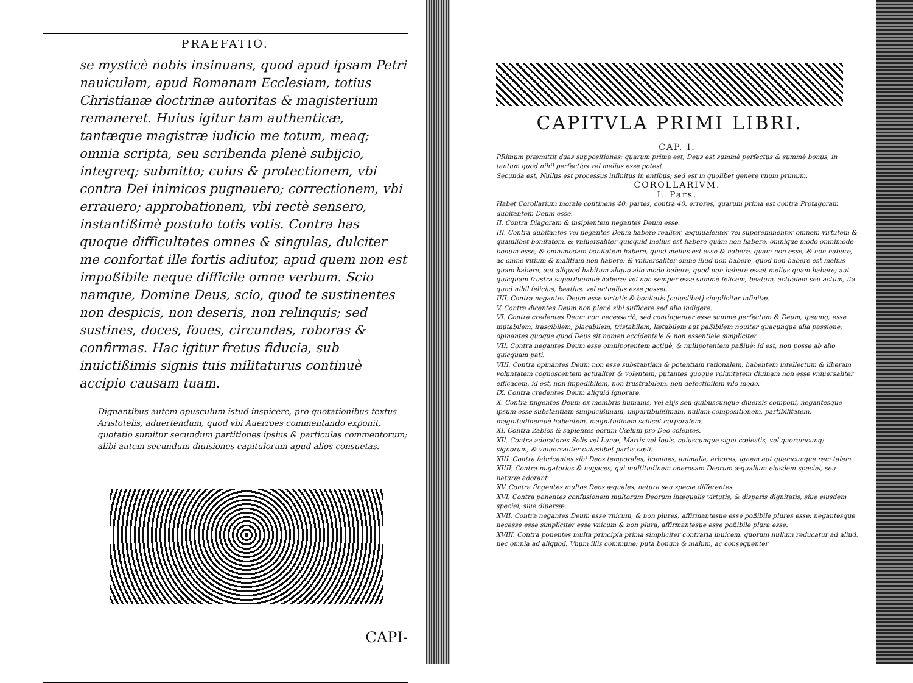PRAEFATIO.
se mysticè nobis insinuans, quod apud ipsam Petri nauiculam, apud Romanam Ecclesiam, totius Christianæ doctrinæ autoritas & magisterium remaneret. Huius igitur tam authenticæ, tantæque magistræ iudicio me totum, meaq; omnia scripta, seu scribenda plenè subijcio, integreq; submitto; cuius & protectionem, vbi contra Dei inimicos pugnauero; correctionem, vbi errauero; approbationem, vbi rectè sensero, instantißimè postulo totis votis. Contra has quoque difficultates omnes & singulas, dulciter me confortat ille fortis adiutor, apud quem non est impoßibile neque difficile omne verbum. Scio namque, Domine Deus, scio, quod te sustinentes non despicis, non deseris, non relinquis; sed sustines, doces, foues, circundas, roboras & confirmas. Hac igitur fretus fiducia, sub inuictißimis signis tuis militaturus continuè accipio causam tuam.
Dignantibus autem opusculum istud inspicere, pro quotationibus textus Aristotelis, aduertendum, quod vbi Auerroes commentando exponit, quotatio sumitur secundum partitiones ipsius & particulas commentorum; alibi autem secundum diuisiones capitulorum apud alios consuetas.
CAPI-
CAPITVLA PRIMI LIBRI.
CAP. I.
PRimum præmittit duas suppositiones: quarum prima est, Deus est summè perfectus & summè bonus, in tantum quod nihil perfectius vel melius esse potest.
Secunda est, Nullus est processus infinitus in entibus; sed est in quolibet genere vnum primum.
COROLLARIVM.
I. Pars.
Habet Corollarium morale continens 40. partes, contra 40. errores, quarum prima est contra Protagoram dubitantem Deum esse.
II. Contra Diagoram & insipientem negantes Deum esse.
III. Contra dubitantes vel negantes Deum habere realiter, æquiualenter vel supereminenter omnem virtutem & quamlibet bonitatem, & vniuersaliter quicquid melius est habere quàm non habere, omnique modo omnimode bonum esse, & omnimodam bonitatem habere, quod melius est esse & habere, quam non esse, & non habere, ac omne vitium & malitiam non habere: & vniuersaliter omne illud non habere, quod non habere est melius quam habere, aut aliquod habitum aliquo alio modo habere, quod non habere esset melius quam habere; aut quicquam frustra superfluumuè habere: vel non semper esse summè felicem, beatum, actualem seu actum, ita quod nihil felicius, beatius, vel actualius esse posset.
IIII. Contra negantes Deum esse virtutis & bonitatis [cuiuslibet] simpliciter infinitæ.
V. Contra dicentes Deum non plenè sibi sufficere sed alio indigere.
VI. Contra credentes Deum non necessariò, sed contingenter esse summè perfectum & Deum, ipsumq; esse mutabilem, irascibilem, placabilem, tristabilem, lætabilem aut paßibilem nouiter quacunque alia passione; opinantes quoque quod Deus sit nomen accidentale & non essentiale simpliciter.
VII. Contra negantes Deum esse omnipotentem actiuè, & nullipotentem paßiuè: id est, non posse ab alio quicquam pati.
VIII. Contra opinantes Deum non esse substantiam & potentiam rationalem, habentem intellectum & liberam voluntatem cognoscentem actualiter & volentem; putantes quoque voluntatem diuinam non esse vniuersaliter efficacem, id est, non impedibilem, non frustrabilem, non defectibilem vllo modo.
IX. Contra credentes Deum aliquid ignorare.
X. Contra fingentes Deum ex membris humanis, vel alijs seu quibuscunque diuersis componi, negantesque ipsum esse substantiam simplicißimam, impartibilißimam, nullam compositionem, partibilitatem, magnitudinemuè habentem, magnitudinem scilicet corporalem.
XI. Contra Zabios & sapientes eorum Cœlum pro Deo colentes.
XII. Contra adoratores Solis vel Lunæ, Martis vel Iouis, cuiuscunque signi cœlestis, vel quorumcunq; signorum, & vniuersaliter cuiuslibet partis cœli.
XIII. Contra fabricantes sibi Deos temporales, homines, animalia, arbores, ignem aut quamcunque rem talem.
XIIII. Contra nugatorios & nugaces, qui multitudinem onerosam Deorum æqualium eiusdem speciei, seu naturæ adorant.
XV. Contra fingentes multos Deos æquales, natura seu specie differentes.
XVI. Contra ponentes confusionem multorum Deorum inæqualis virtutis, & disparis dignitatis, siue eiusdem speciei, siue diuersæ.
XVII. Contra negantes Deum esse vnicum, & non plures, affirmantesue esse poßibile plures esse: negantesque necesse esse simpliciter esse vnicum & non plura, affirmantesue esse poßibile plura esse.
XVIII. Contra ponentes multa principia prima simpliciter contraria inuicem, quorum nullum reducatur ad aliud, nec omnia ad aliquod. Vnum illis commune: puta bonum & malum, ac consequenter